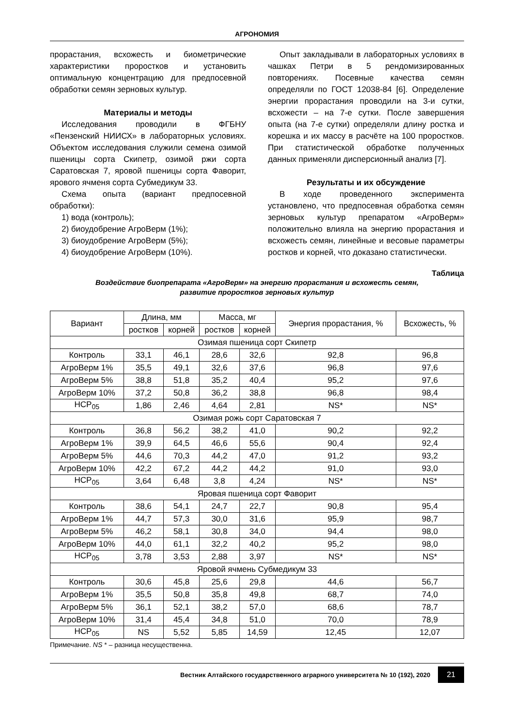АГРОНОМИЯ
прорастания, всхожесть и биометрические характеристики проростков и установить оптимальную концентрацию для предпосевной обработки семян зерновых культур.
Материалы и методы
Исследования проводили в ФГБНУ «Пензенский НИИСХ» в лабораторных условиях. Объектом исследования служили семена озимой пшеницы сорта Скипетр, озимой ржи сорта Саратовская 7, яровой пшеницы сорта Фаворит, ярового ячменя сорта Субмедикум 33.
Схема опыта (вариант предпосевной обработки):
1) вода (контроль);
2) биоудобрение АгроВерм (1%);
3) биоудобрение АгроВерм (5%);
4) биоудобрение АгроВерм (10%).
Опыт закладывали в лабораторных условиях в чашках Петри в 5 рендомизированных повторениях. Посевные качества семян определяли по ГОСТ 12038-84 [6]. Определение энергии прорастания проводили на 3-и сутки, всхожести – на 7-е сутки. После завершения опыта (на 7-е сутки) определяли длину ростка и корешка и их массу в расчёте на 100 проростков. При статистической обработке полученных данных применяли дисперсионный анализ [7].
Результаты и их обсуждение
В ходе проведенного эксперимента установлено, что предпосевная обработка семян зерновых культур препаратом «АгроВерм» положительно влияла на энергию прорастания и всхожесть семян, линейные и весовые параметры ростков и корней, что доказано статистически.
Таблица
Воздействие биопрепарата «АгроВерм» на энергию прорастания и всхожесть семян,
развитие проростков зерновых культур
| Вариант | Длина, мм | | Масса, мг | | Энергия прорастания, % | Всхожесть, % |
| --- | --- | --- | --- | --- | --- | --- |
| | ростков | корней | ростков | корней | | |
| Озимая пшеница сорт Скипетр | | | | | | |
| Контроль | 33,1 | 46,1 | 28,6 | 32,6 | 92,8 | 96,8 |
| АгроВерм 1% | 35,5 | 49,1 | 32,6 | 37,6 | 96,8 | 97,6 |
| АгроВерм 5% | 38,8 | 51,8 | 35,2 | 40,4 | 95,2 | 97,6 |
| АгроВерм 10% | 37,2 | 50,8 | 36,2 | 38,8 | 96,8 | 98,4 |
| НСР<sub>05</sub> | 1,86 | 2,46 | 4,64 | 2,81 | NS* | NS* |
| Озимая рожь сорт Саратовская 7 | | | | | | |
| Контроль | 36,8 | 56,2 | 38,2 | 41,0 | 90,2 | 92,2 |
| АгроВерм 1% | 39,9 | 64,5 | 46,6 | 55,6 | 90,4 | 92,4 |
| АгроВерм 5% | 44,6 | 70,3 | 44,2 | 47,0 | 91,2 | 93,2 |
| АгроВерм 10% | 42,2 | 67,2 | 44,2 | 44,2 | 91,0 | 93,0 |
| НСР<sub>05</sub> | 3,64 | 6,48 | 3,8 | 4,24 | NS* | NS* |
| Яровая пшеница сорт Фаворит | | | | | | |
| Контроль | 38,6 | 54,1 | 24,7 | 22,7 | 90,8 | 95,4 |
| АгроВерм 1% | 44,7 | 57,3 | 30,0 | 31,6 | 95,9 | 98,7 |
| АгроВерм 5% | 46,2 | 58,1 | 30,8 | 34,0 | 94,4 | 98,0 |
| АгроВерм 10% | 44,0 | 61,1 | 32,2 | 40,2 | 95,2 | 98,0 |
| НСР<sub>05</sub> | 3,78 | 3,53 | 2,88 | 3,97 | NS* | NS* |
| Яровой ячмень Субмедикум 33 | | | | | | |
| Контроль | 30,6 | 45,8 | 25,6 | 29,8 | 44,6 | 56,7 |
| АгроВерм 1% | 35,5 | 50,8 | 35,8 | 49,8 | 68,7 | 74,0 |
| АгроВерм 5% | 36,1 | 52,1 | 38,2 | 57,0 | 68,6 | 78,7 |
| АгроВерм 10% | 31,4 | 45,4 | 34,8 | 51,0 | 70,0 | 78,9 |
| НСР<sub>05</sub> | NS | 5,52 | 5,85 | 14,59 | 12,45 | 12,07 |
Примечание. NS * – разница несущественна.
Вестник Алтайского государственного аграрного университета № 10 (192), 2020 21